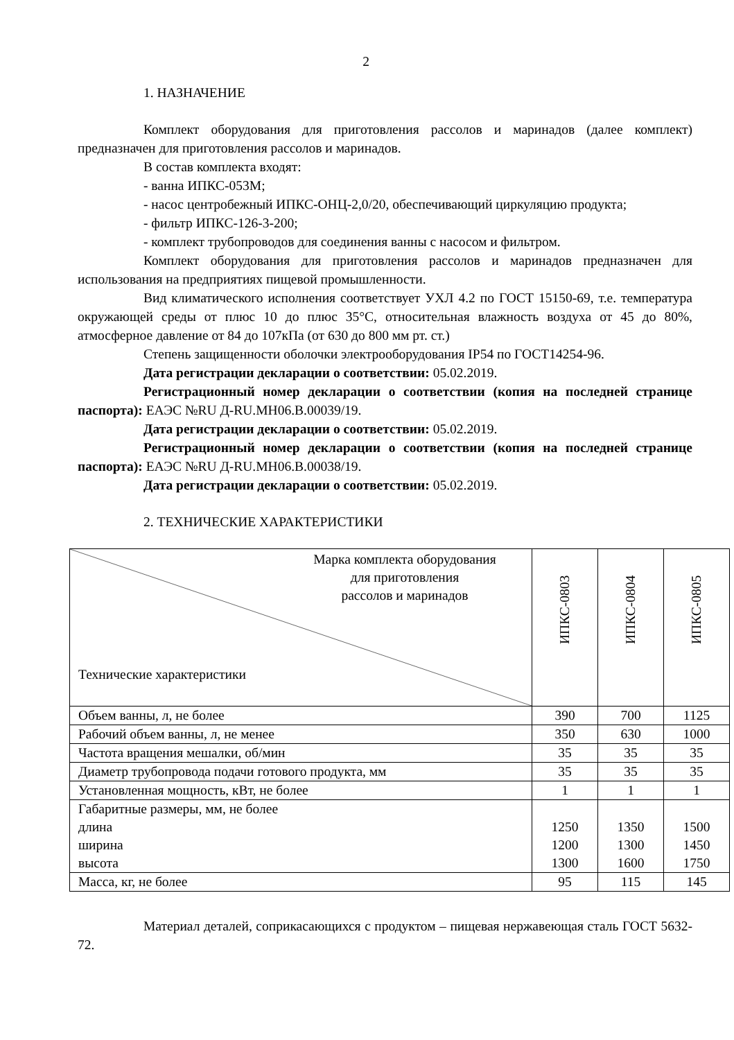2
1. НАЗНАЧЕНИЕ
Комплект оборудования для приготовления рассолов и маринадов (далее комплект) предназначен для приготовления рассолов и маринадов.
В состав комплекта входят:
- ванна ИПКС-053М;
- насос центробежный ИПКС-ОНЦ-2,0/20, обеспечивающий циркуляцию продукта;
- фильтр ИПКС-126-3-200;
- комплект трубопроводов для соединения ванны с насосом и фильтром.
Комплект оборудования для приготовления рассолов и маринадов предназначен для использования на предприятиях пищевой промышленности.
Вид климатического исполнения соответствует УХЛ 4.2 по ГОСТ 15150-69, т.е. температура окружающей среды от плюс 10 до плюс 35°С, относительная влажность воздуха от 45 до 80%, атмосферное давление от 84 до 107кПа (от 630 до 800 мм рт. ст.)
Степень защищенности оболочки электрооборудования IP54 по ГОСТ14254-96.
Дата регистрации декларации о соответствии: 05.02.2019.
Регистрационный номер декларации о соответствии (копия на последней странице паспорта): ЕАЭС №RU Д-RU.МН06.В.00039/19.
Дата регистрации декларации о соответствии: 05.02.2019.
Регистрационный номер декларации о соответствии (копия на последней странице паспорта): ЕАЭС №RU Д-RU.МН06.В.00038/19.
Дата регистрации декларации о соответствии: 05.02.2019.
2. ТЕХНИЧЕСКИЕ ХАРАКТЕРИСТИКИ
| Марка комплекта оборудования для приготовления рассолов и маринадов Технические характеристики | ИПКС-0803 | ИПКС-0804 | ИПКС-0805 |
| Объем ванны, л, не более | 390 | 700 | 1125 |
| Рабочий объем ванны, л, не менее | 350 | 630 | 1000 |
| Частота вращения мешалки, об/мин | 35 | 35 | 35 |
| Диаметр трубопровода подачи готового продукта, мм | 35 | 35 | 35 |
| Установленная мощность, кВт, не более | 1 | 1 | 1 |
| Габаритные размеры, мм, не более длина ширина высота | 1250 1200 1300 | 1350 1300 1600 | 1500 1450 1750 |
| Масса, кг, не более | 95 | 115 | 145 |
Материал деталей, соприкасающихся с продуктом – пищевая нержавеющая сталь ГОСТ 5632-72.